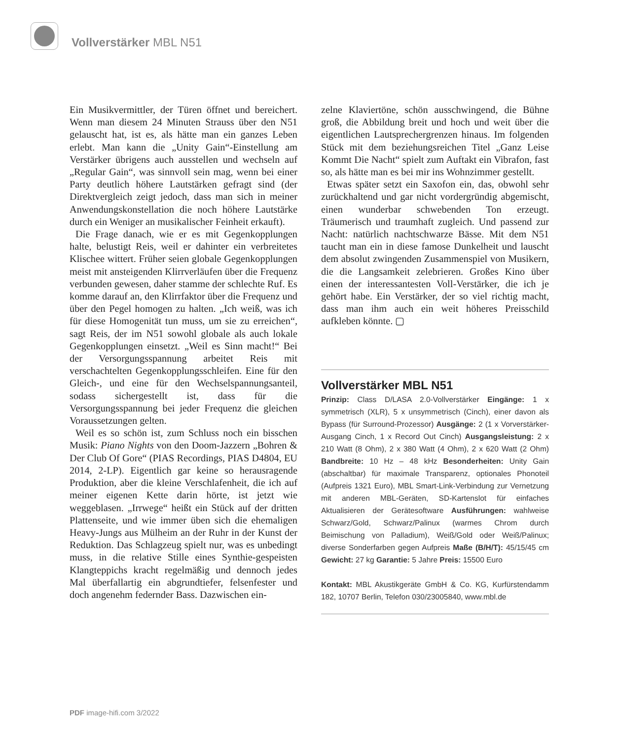Vollverstärker MBL N51
Ein Musikvermittler, der Türen öffnet und bereichert. Wenn man diesem 24 Minuten Strauss über den N51 gelauscht hat, ist es, als hätte man ein ganzes Leben erlebt. Man kann die „Unity Gain“-Einstellung am Verstärker übrigens auch ausstellen und wechseln auf „Regular Gain“, was sinnvoll sein mag, wenn bei einer Party deutlich höhere Lautstärken gefragt sind (der Direktvergleich zeigt jedoch, dass man sich in meiner Anwendungskonstellation die noch höhere Lautstärke durch ein Weniger an musikalischer Feinheit erkauft).
Die Frage danach, wie er es mit Gegenkopplungen halte, belustigt Reis, weil er dahinter ein verbreitetes Klischee wittert. Früher seien globale Gegenkopplungen meist mit ansteigenden Klirrverläufen über die Frequenz verbunden gewesen, daher stamme der schlechte Ruf. Es komme darauf an, den Klirrfaktor über die Frequenz und über den Pegel homogen zu halten. „Ich weiß, was ich für diese Homogenität tun muss, um sie zu erreichen“, sagt Reis, der im N51 sowohl globale als auch lokale Gegenkopplungen einsetzt. „Weil es Sinn macht!“ Bei der Versorgungsspannung arbeitet Reis mit verschachtelten Gegenkopplungsschleifen. Eine für den Gleich-, und eine für den Wechselspannungsanteil, sodass sichergestellt ist, dass für die Versorgungsspannung bei jeder Frequenz die gleichen Voraussetzungen gelten.
Weil es so schön ist, zum Schluss noch ein bisschen Musik: Piano Nights von den Doom-Jazzern „Bohren & Der Club Of Gore“ (PIAS Recordings, PIAS D4804, EU 2014, 2-LP). Eigentlich gar keine so herausragende Produktion, aber die kleine Verschlafenheit, die ich auf meiner eigenen Kette darin hörte, ist jetzt wie weggeblasen. „Irrwege“ heißt ein Stück auf der dritten Plattenseite, und wie immer üben sich die ehemaligen Heavy-Jungs aus Mülheim an der Ruhr in der Kunst der Reduktion. Das Schlagzeug spielt nur, was es unbedingt muss, in die relative Stille eines Synthie-gespeisten Klangteppichs kracht regelmäßig und dennoch jedes Mal überfallartig ein abgrundtiefer, felsenfester und doch angenehm federnder Bass. Dazwischen ein-
zelne Klaviertöne, schön ausschwingend, die Bühne groß, die Abbildung breit und hoch und weit über die eigentlichen Lautsprechergrenzen hinaus. Im folgenden Stück mit dem beziehungsreichen Titel „Ganz Leise Kommt Die Nacht“ spielt zum Auftakt ein Vibrafon, fast so, als hätte man es bei mir ins Wohnzimmer gestellt.
Etwas später setzt ein Saxofon ein, das, obwohl sehr zurückhaltend und gar nicht vordergründig abgemischt, einen wunderbar schwebenden Ton erzeugt. Träumerisch und traumhaft zugleich. Und passend zur Nacht: natürlich nachtschwarze Bässe. Mit dem N51 taucht man ein in diese famose Dunkelheit und lauscht dem absolut zwingenden Zusammenspiel von Musikern, die die Langsamkeit zelebrieren. Großes Kino über einen der interessantesten Voll-Verstärker, die ich je gehört habe. Ein Verstärker, der so viel richtig macht, dass man ihm auch ein weit höheres Preisschild aufkleben könnte. ▢
Vollverstärker MBL N51
Prinzip: Class D/LASA 2.0-Vollverstärker Eingänge: 1 x symmetrisch (XLR), 5 x unsymmetrisch (Cinch), einer davon als Bypass (für Surround-Prozessor) Ausgänge: 2 (1 x Vorverstärker-Ausgang Cinch, 1 x Record Out Cinch) Ausgangsleistung: 2 x 210 Watt (8 Ohm), 2 x 380 Watt (4 Ohm), 2 x 620 Watt (2 Ohm) Bandbreite: 10 Hz – 48 kHz Besonderheiten: Unity Gain (abschaltbar) für maximale Transparenz, optionales Phonoteil (Aufpreis 1321 Euro), MBL Smart-Link-Verbindung zur Vernetzung mit anderen MBL-Geräten, SD-Kartenslot für einfaches Aktualisieren der Gerätesoftware Ausführungen: wahlweise Schwarz/Gold, Schwarz/Palinux (warmes Chrom durch Beimischung von Palladium), Weiß/Gold oder Weiß/Palinux; diverse Sonderfarben gegen Aufpreis Maße (B/H/T): 45/15/45 cm Gewicht: 27 kg Garantie: 5 Jahre Preis: 15500 Euro
Kontakt: MBL Akustikgeräte GmbH & Co. KG, Kurfürstendamm 182, 10707 Berlin, Telefon 030/23005840, www.mbl.de
PDF image-hifi.com 3/2022